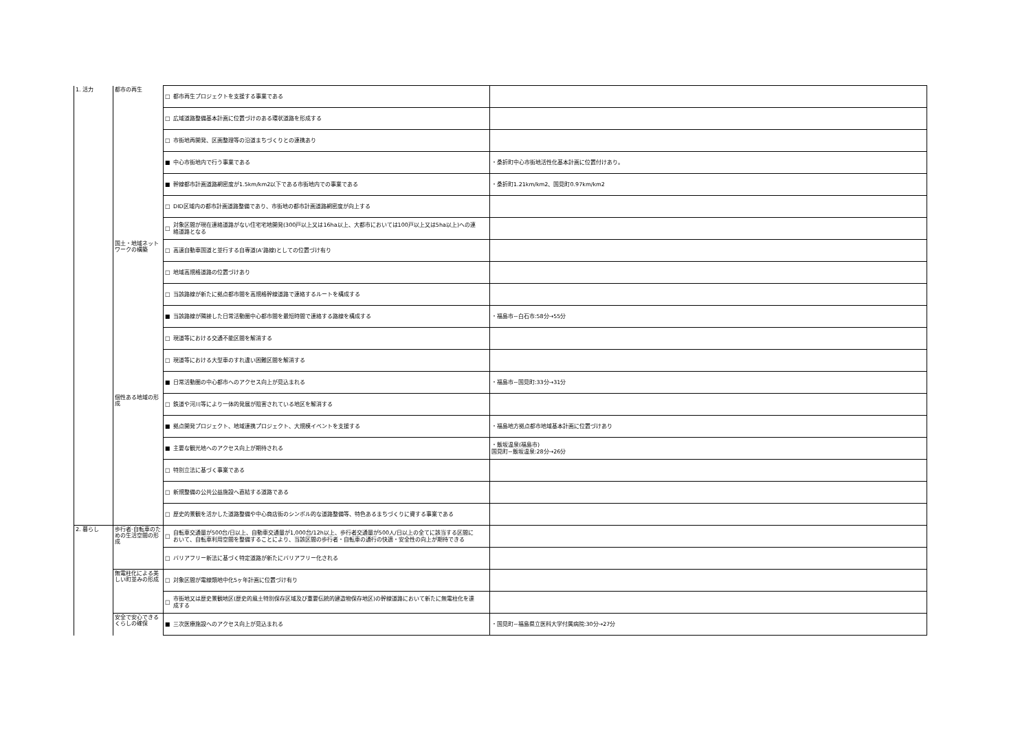| 1. 活力 | 都市の再生 | □ 都市再生プロジェクトを支援する事業である | |
| | | □ 広域道路整備基本計画に位置づけのある環状道路を形成する | |
| | | □ 市街地再開発、区画整理等の沿道まちづくりとの連携あり | |
| | | ■ 中心市街地内で行う事業である | ・桑折町中心市街地活性化基本計画に位置付けあり。 |
| | | ■ 幹線都市計画道路網密度が1.5km/km2以下である市街地内での事業である | ・桑折町1.21km/km2、国見町0.97km/km2 |
| | | □ DID区域内の都市計画道路整備であり、市街地の都市計画道路網密度が向上する | |
| | | □ 対象区間が現在連絡道路がない住宅宅地開発(300戸以上又は16ha以上、大都市においては100戸以上又は5ha以上)への連絡道路となる | |
| | 国土・地域ネットワークの構築 | □ 高速自動車国道と並行する自専道(A'路線)としての位置づけ有り | |
| | | □ 地域高規格道路の位置づけあり | |
| | | □ 当該路線が新たに拠点都市間を高規格幹線道路で連絡するルートを構成する | |
| | | ■ 当該路線が隣接した日常活動圏中心都市間を最短時間で連絡する路線を構成する | ・福島市~白石市:58分→55分 |
| | | □ 現道等における交通不能区間を解消する | |
| | | □ 現道等における大型車のすれ違い困難区間を解消する | |
| | | ■ 日常活動圏の中心都市へのアクセス向上が見込まれる | ・福島市~国見町:33分→31分 |
| | 個性ある地域の形成 | □ 鉄道や河川等により一体的発展が阻害されている地区を解消する | |
| | | ■ 拠点開発プロジェクト、地域連携プロジェクト、大規模イベントを支援する | ・福島地方拠点都市地域基本計画に位置づけあり |
| | | ■ 主要な観光地へのアクセス向上が期待される | ・飯坂温泉(福島市) 国見町~飯坂温泉:28分→26分 |
| | | □ 特別立法に基づく事業である | |
| | | □ 新規整備の公共公益施設へ直結する道路である | |
| | | □ 歴史的景観を活かした道路整備や中心商店街のシンボル的な道路整備等、特色あるまちづくりに資する事業である | |
| 2. 暮らし | 歩行者·自転車のための生活空間の形成 | □ 自転車交通量が500台/日以上、自動車交通量が1,000台/12h以上、歩行者交通量が500人/日以上の全てに該当する区間において、自転車利用空間を整備することにより、当該区間の歩行者・自転車の通行の快適・安全性の向上が期待できる | |
| | | □ バリアフリー新法に基づく特定道路が新たにバリアフリー化される | |
| | 無電柱化による美しい町並みの形成 | □ 対象区間が電線類地中化5ヶ年計画に位置づけ有り | |
| | | □ 市街地又は歴史景観地区(歴史的風土特別保存区域及び重要伝統的建造物保存地区)の幹線道路において新たに無電柱化を達成する | |
| | 安全で安心できるくらしの確保 | ■ 三次医療施設へのアクセス向上が見込まれる | ・国見町~福島県立医科大学付属病院:30分→27分 |